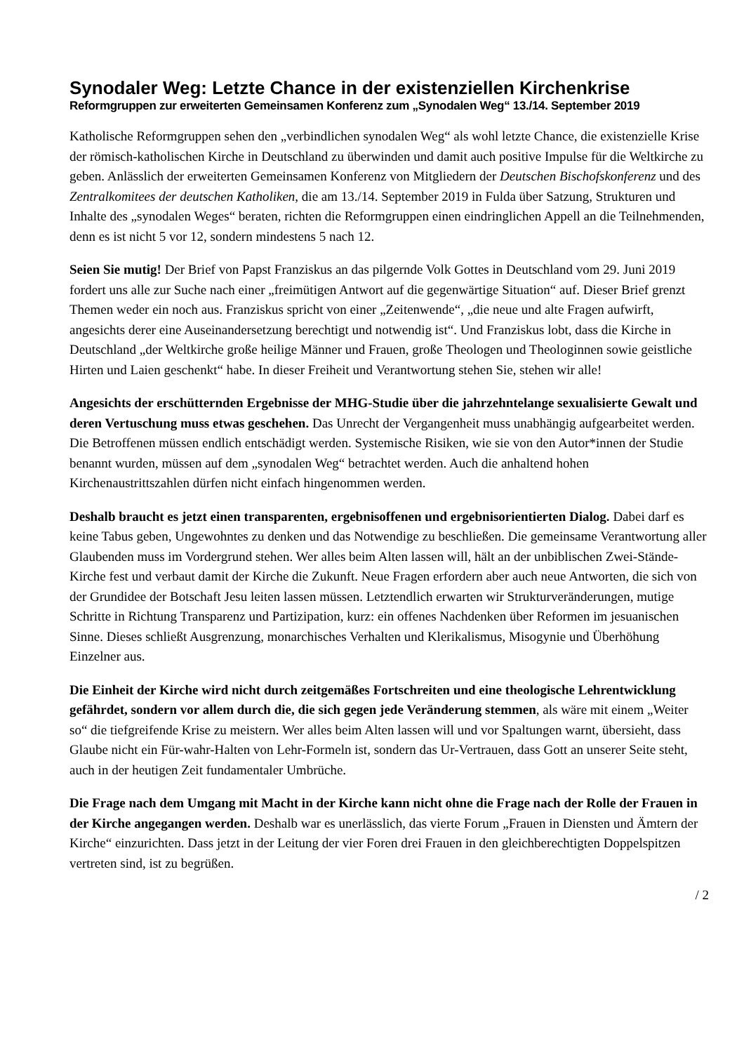Synodaler Weg: Letzte Chance in der existenziellen Kirchenkrise
Reformgruppen zur erweiterten Gemeinsamen Konferenz zum „Synodalen Weg“ 13./14. September 2019
Katholische Reformgruppen sehen den „verbindlichen synodalen Weg“ als wohl letzte Chance, die existenzielle Krise der römisch-katholischen Kirche in Deutschland zu überwinden und damit auch positive Impulse für die Weltkirche zu geben. Anlässlich der erweiterten Gemeinsamen Konferenz von Mitgliedern der Deutschen Bischofskonferenz und des Zentralkomitees der deutschen Katholiken, die am 13./14. September 2019 in Fulda über Satzung, Strukturen und Inhalte des „synodalen Weges“ beraten, richten die Reformgruppen einen eindringlichen Appell an die Teilnehmenden, denn es ist nicht 5 vor 12, sondern mindestens 5 nach 12.
Seien Sie mutig! Der Brief von Papst Franziskus an das pilgernde Volk Gottes in Deutschland vom 29. Juni 2019 fordert uns alle zur Suche nach einer „freimütigen Antwort auf die gegenwärtige Situation“ auf. Dieser Brief grenzt Themen weder ein noch aus. Franziskus spricht von einer „Zeitenwende“, „die neue und alte Fragen aufwirft, angesichts derer eine Auseinandersetzung berechtigt und notwendig ist“. Und Franziskus lobt, dass die Kirche in Deutschland „der Weltkirche große heilige Männer und Frauen, große Theologen und Theologinnen sowie geistliche Hirten und Laien geschenkt“ habe. In dieser Freiheit und Verantwortung stehen Sie, stehen wir alle!
Angesichts der erschütternden Ergebnisse der MHG-Studie über die jahrzehntelange sexualisierte Gewalt und deren Vertuschung muss etwas geschehen. Das Unrecht der Vergangenheit muss unabhängig aufgearbeitet werden. Die Betroffenen müssen endlich entschädigt werden. Systemische Risiken, wie sie von den Autor*innen der Studie benannt wurden, müssen auf dem „synodalen Weg“ betrachtet werden. Auch die anhaltend hohen Kirchenaustrittszahlen dürfen nicht einfach hingenommen werden.
Deshalb braucht es jetzt einen transparenten, ergebnisoffenen und ergebnisorientierten Dialog. Dabei darf es keine Tabus geben, Ungewohntes zu denken und das Notwendige zu beschließen. Die gemeinsame Verantwortung aller Glaubenden muss im Vordergrund stehen. Wer alles beim Alten lassen will, hält an der unbiblischen Zwei-Stände-Kirche fest und verbaut damit der Kirche die Zukunft. Neue Fragen erfordern aber auch neue Antworten, die sich von der Grundidee der Botschaft Jesu leiten lassen müssen. Letztendlich erwarten wir Strukturveränderungen, mutige Schritte in Richtung Transparenz und Partizipation, kurz: ein offenes Nachdenken über Reformen im jesuanischen Sinne. Dieses schließt Ausgrenzung, monarchisches Verhalten und Klerikalismus, Misogynie und Überhöhung Einzelner aus.
Die Einheit der Kirche wird nicht durch zeitgemäßes Fortschreiten und eine theologische Lehrentwicklung gefährdet, sondern vor allem durch die, die sich gegen jede Veränderung stemmen, als wäre mit einem „Weiter so“ die tiefgreifende Krise zu meistern. Wer alles beim Alten lassen will und vor Spaltungen warnt, übersieht, dass Glaube nicht ein Für-wahr-Halten von Lehr-Formeln ist, sondern das Ur-Vertrauen, dass Gott an unserer Seite steht, auch in der heutigen Zeit fundamentaler Umbrüche.
Die Frage nach dem Umgang mit Macht in der Kirche kann nicht ohne die Frage nach der Rolle der Frauen in der Kirche angegangen werden. Deshalb war es unerlässlich, das vierte Forum „Frauen in Diensten und Ämtern der Kirche“ einzurichten. Dass jetzt in der Leitung der vier Foren drei Frauen in den gleichberechtigten Doppelspitzen vertreten sind, ist zu begrüßen.
/ 2